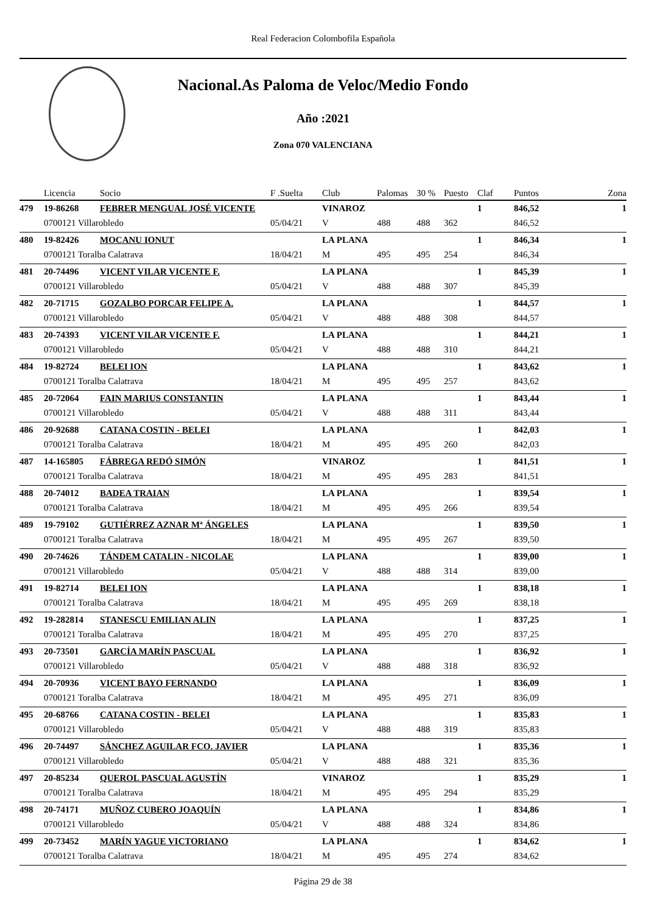Real Federacion Colombofila Española
Nacional.As Paloma de Veloc/Medio Fondo
Año :2021
Zona 070 VALENCIANA
| | Licencia | Socio | F .Suelta | Club | Palomas | 30 % | Puesto | Claf | Puntos | Zona |
| --- | --- | --- | --- | --- | --- | --- | --- | --- | --- | --- |
| 479 | 19-86268 | FEBRER MENGUAL JOSÉ VICENTE | | VINAROZ | | | | 1 | 846,52 | 1 |
| | 0700121 Villarobledo | | 05/04/21 | V | 488 | 488 | 362 | | 846,52 | |
| 480 | 19-82426 | MOCANU IONUT | | LA PLANA | | | | 1 | 846,34 | 1 |
| | 0700121 Toralba Calatrava | | 18/04/21 | M | 495 | 495 | 254 | | 846,34 | |
| 481 | 20-74496 | VICENT VILAR VICENTE F. | | LA PLANA | | | | 1 | 845,39 | 1 |
| | 0700121 Villarobledo | | 05/04/21 | V | 488 | 488 | 307 | | 845,39 | |
| 482 | 20-71715 | GOZALBO PORCAR FELIPE A. | | LA PLANA | | | | 1 | 844,57 | 1 |
| | 0700121 Villarobledo | | 05/04/21 | V | 488 | 488 | 308 | | 844,57 | |
| 483 | 20-74393 | VICENT VILAR VICENTE F. | | LA PLANA | | | | 1 | 844,21 | 1 |
| | 0700121 Villarobledo | | 05/04/21 | V | 488 | 488 | 310 | | 844,21 | |
| 484 | 19-82724 | BELEI ION | | LA PLANA | | | | 1 | 843,62 | 1 |
| | 0700121 Toralba Calatrava | | 18/04/21 | M | 495 | 495 | 257 | | 843,62 | |
| 485 | 20-72064 | FAIN MARIUS CONSTANTIN | | LA PLANA | | | | 1 | 843,44 | 1 |
| | 0700121 Villarobledo | | 05/04/21 | V | 488 | 488 | 311 | | 843,44 | |
| 486 | 20-92688 | CATANA COSTIN - BELEI | | LA PLANA | | | | 1 | 842,03 | 1 |
| | 0700121 Toralba Calatrava | | 18/04/21 | M | 495 | 495 | 260 | | 842,03 | |
| 487 | 14-165805 | FÁBREGA REDÓ SIMÓN | | VINAROZ | | | | 1 | 841,51 | 1 |
| | 0700121 Toralba Calatrava | | 18/04/21 | M | 495 | 495 | 283 | | 841,51 | |
| 488 | 20-74012 | BADEA TRAIAN | | LA PLANA | | | | 1 | 839,54 | 1 |
| | 0700121 Toralba Calatrava | | 18/04/21 | M | 495 | 495 | 266 | | 839,54 | |
| 489 | 19-79102 | GUTIÉRREZ AZNAR Mª ÁNGELES | | LA PLANA | | | | 1 | 839,50 | 1 |
| | 0700121 Toralba Calatrava | | 18/04/21 | M | 495 | 495 | 267 | | 839,50 | |
| 490 | 20-74626 | TÁNDEM CATALIN - NICOLAE | | LA PLANA | | | | 1 | 839,00 | 1 |
| | 0700121 Villarobledo | | 05/04/21 | V | 488 | 488 | 314 | | 839,00 | |
| 491 | 19-82714 | BELEI ION | | LA PLANA | | | | 1 | 838,18 | 1 |
| | 0700121 Toralba Calatrava | | 18/04/21 | M | 495 | 495 | 269 | | 838,18 | |
| 492 | 19-282814 | STANESCU EMILIAN ALIN | | LA PLANA | | | | 1 | 837,25 | 1 |
| | 0700121 Toralba Calatrava | | 18/04/21 | M | 495 | 495 | 270 | | 837,25 | |
| 493 | 20-73501 | GARCÍA MARÍN PASCUAL | | LA PLANA | | | | 1 | 836,92 | 1 |
| | 0700121 Villarobledo | | 05/04/21 | V | 488 | 488 | 318 | | 836,92 | |
| 494 | 20-70936 | VICENT BAYO FERNANDO | | LA PLANA | | | | 1 | 836,09 | 1 |
| | 0700121 Toralba Calatrava | | 18/04/21 | M | 495 | 495 | 271 | | 836,09 | |
| 495 | 20-68766 | CATANA COSTIN - BELEI | | LA PLANA | | | | 1 | 835,83 | 1 |
| | 0700121 Villarobledo | | 05/04/21 | V | 488 | 488 | 319 | | 835,83 | |
| 496 | 20-74497 | SÁNCHEZ AGUILAR FCO. JAVIER | | LA PLANA | | | | 1 | 835,36 | 1 |
| | 0700121 Villarobledo | | 05/04/21 | V | 488 | 488 | 321 | | 835,36 | |
| 497 | 20-85234 | QUEROL PASCUAL AGUSTÍN | | VINAROZ | | | | 1 | 835,29 | 1 |
| | 0700121 Toralba Calatrava | | 18/04/21 | M | 495 | 495 | 294 | | 835,29 | |
| 498 | 20-74171 | MUÑOZ CUBERO JOAQUÍN | | LA PLANA | | | | 1 | 834,86 | 1 |
| | 0700121 Villarobledo | | 05/04/21 | V | 488 | 488 | 324 | | 834,86 | |
| 499 | 20-73452 | MARÍN YAGUE VICTORIANO | | LA PLANA | | | | 1 | 834,62 | 1 |
| | 0700121 Toralba Calatrava | | 18/04/21 | M | 495 | 495 | 274 | | 834,62 | |
Página 29 de 38